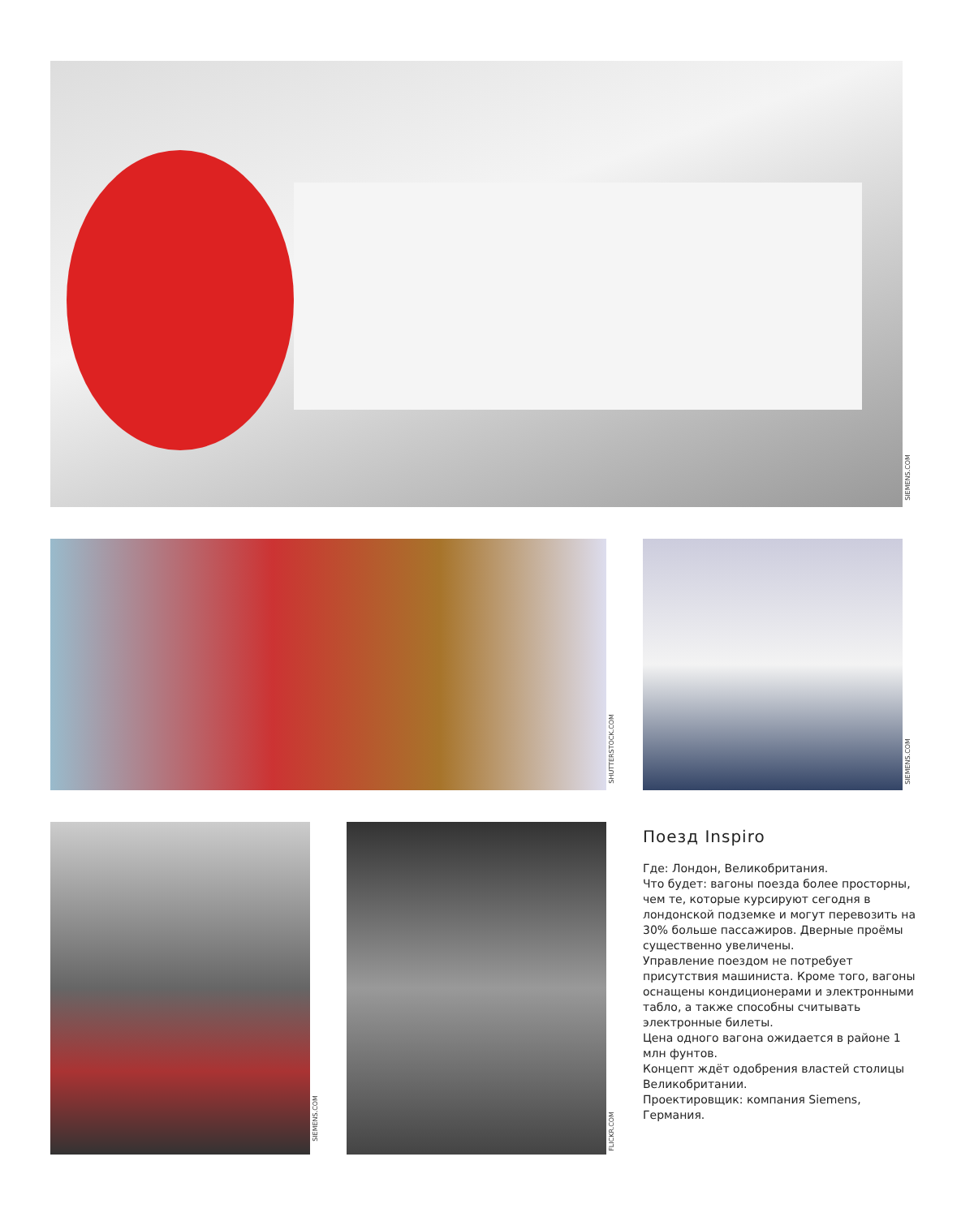SIEMENS.COM
SHUTTERSTOCK.COM
SIEMENS.COM
SIEMENS.COM
FLICKR.COM
Поезд Inspiro
Где: Лондон, Великобритания.
Что будет: вагоны поезда более просторны, чем те, которые курсируют сегодня в лондонской подземке и могут перевозить на 30% больше пассажиров. Дверные проёмы существенно увеличены.
Управление поездом не потребует присутствия машиниста. Кроме того, вагоны оснащены кондиционерами и электронными табло, а также способны считывать электронные билеты.
Цена одного вагона ожидается в районе 1 млн фунтов.
Концепт ждёт одобрения властей столицы Великобритании.
Проектировщик: компания Siemens, Германия.